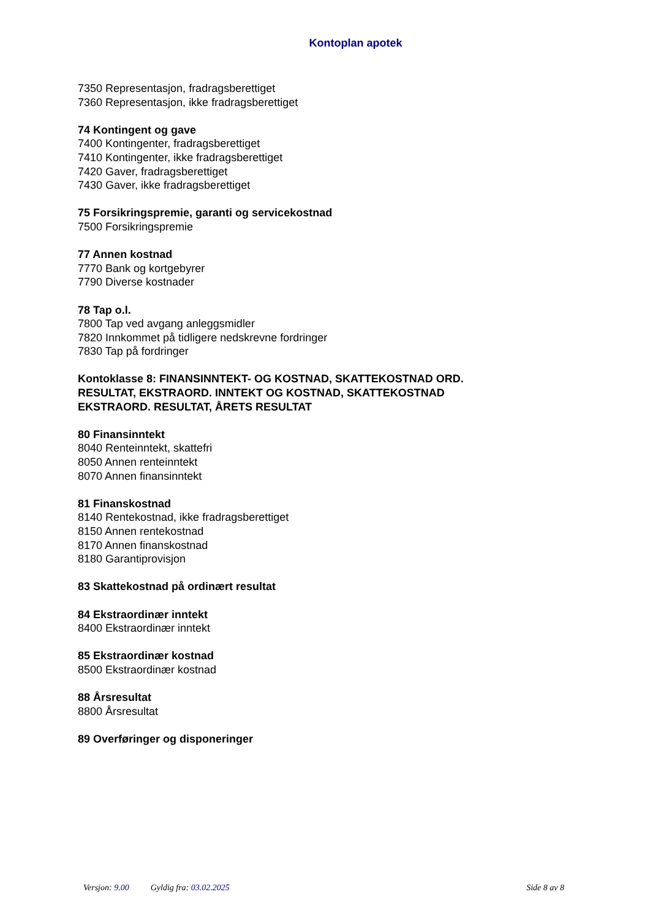Kontoplan apotek
7350 Representasjon, fradragsberettiget
7360 Representasjon, ikke fradragsberettiget
74 Kontingent og gave
7400 Kontingenter, fradragsberettiget
7410 Kontingenter, ikke fradragsberettiget
7420 Gaver, fradragsberettiget
7430 Gaver, ikke fradragsberettiget
75 Forsikringspremie, garanti og servicekostnad
7500 Forsikringspremie
77 Annen kostnad
7770 Bank og kortgebyrer
7790 Diverse kostnader
78 Tap o.l.
7800 Tap ved avgang anleggsmidler
7820 Innkommet på tidligere nedskrevne fordringer
7830 Tap på fordringer
Kontoklasse 8: FINANSINNTEKT- OG KOSTNAD, SKATTEKOSTNAD ORD.
RESULTAT, EKSTRAORD. INNTEKT OG KOSTNAD, SKATTEKOSTNAD
EKSTRAORD. RESULTAT, ÅRETS RESULTAT
80 Finansinntekt
8040 Renteinntekt, skattefri
8050 Annen renteinntekt
8070 Annen finansinntekt
81 Finanskostnad
8140 Rentekostnad, ikke fradragsberettiget
8150 Annen rentekostnad
8170 Annen finanskostnad
8180 Garantiprovisjon
83 Skattekostnad på ordinært resultat
84 Ekstraordinær inntekt
8400 Ekstraordinær inntekt
85 Ekstraordinær kostnad
8500 Ekstraordinær kostnad
88 Årsresultat
8800 Årsresultat
89 Overføringer og disponeringer
Versjon: 9.00 Gyldig fra: 03.02.2025
Side 8 av 8